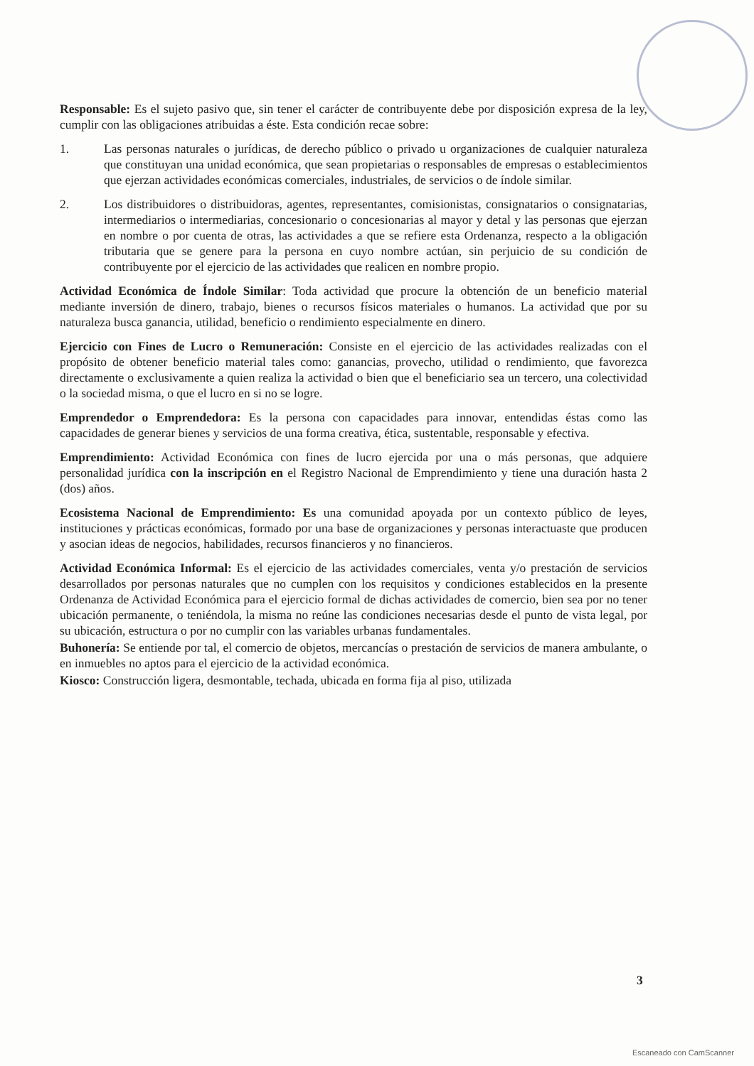Responsable: Es el sujeto pasivo que, sin tener el carácter de contribuyente debe por disposición expresa de la ley, cumplir con las obligaciones atribuidas a éste. Esta condición recae sobre:
1. Las personas naturales o jurídicas, de derecho público o privado u organizaciones de cualquier naturaleza que constituyan una unidad económica, que sean propietarias o responsables de empresas o establecimientos que ejerzan actividades económicas comerciales, industriales, de servicios o de índole similar.
2. Los distribuidores o distribuidoras, agentes, representantes, comisionistas, consignatarios o consignatarias, intermediarios o intermediarias, concesionario o concesionarias al mayor y detal y las personas que ejerzan en nombre o por cuenta de otras, las actividades a que se refiere esta Ordenanza, respecto a la obligación tributaria que se genere para la persona en cuyo nombre actúan, sin perjuicio de su condición de contribuyente por el ejercicio de las actividades que realicen en nombre propio.
Actividad Económica de Índole Similar: Toda actividad que procure la obtención de un beneficio material mediante inversión de dinero, trabajo, bienes o recursos físicos materiales o humanos. La actividad que por su naturaleza busca ganancia, utilidad, beneficio o rendimiento especialmente en dinero.
Ejercicio con Fines de Lucro o Remuneración: Consiste en el ejercicio de las actividades realizadas con el propósito de obtener beneficio material tales como: ganancias, provecho, utilidad o rendimiento, que favorezca directamente o exclusivamente a quien realiza la actividad o bien que el beneficiario sea un tercero, una colectividad o la sociedad misma, o que el lucro en si no se logre.
Emprendedor o Emprendedora: Es la persona con capacidades para innovar, entendidas éstas como las capacidades de generar bienes y servicios de una forma creativa, ética, sustentable, responsable y efectiva.
Emprendimiento: Actividad Económica con fines de lucro ejercida por una o más personas, que adquiere personalidad jurídica con la inscripción en el Registro Nacional de Emprendimiento y tiene una duración hasta 2 (dos) años.
Ecosistema Nacional de Emprendimiento: Es una comunidad apoyada por un contexto público de leyes, instituciones y prácticas económicas, formado por una base de organizaciones y personas interactuaste que producen y asocian ideas de negocios, habilidades, recursos financieros y no financieros.
Actividad Económica Informal: Es el ejercicio de las actividades comerciales, venta y/o prestación de servicios desarrollados por personas naturales que no cumplen con los requisitos y condiciones establecidos en la presente Ordenanza de Actividad Económica para el ejercicio formal de dichas actividades de comercio, bien sea por no tener ubicación permanente, o teniéndola, la misma no reúne las condiciones necesarias desde el punto de vista legal, por su ubicación, estructura o por no cumplir con las variables urbanas fundamentales.
Buhonería: Se entiende por tal, el comercio de objetos, mercancías o prestación de servicios de manera ambulante, o en inmuebles no aptos para el ejercicio de la actividad económica.
Kiosco: Construcción ligera, desmontable, techada, ubicada en forma fija al piso, utilizada
3
Escaneado con CamScanner